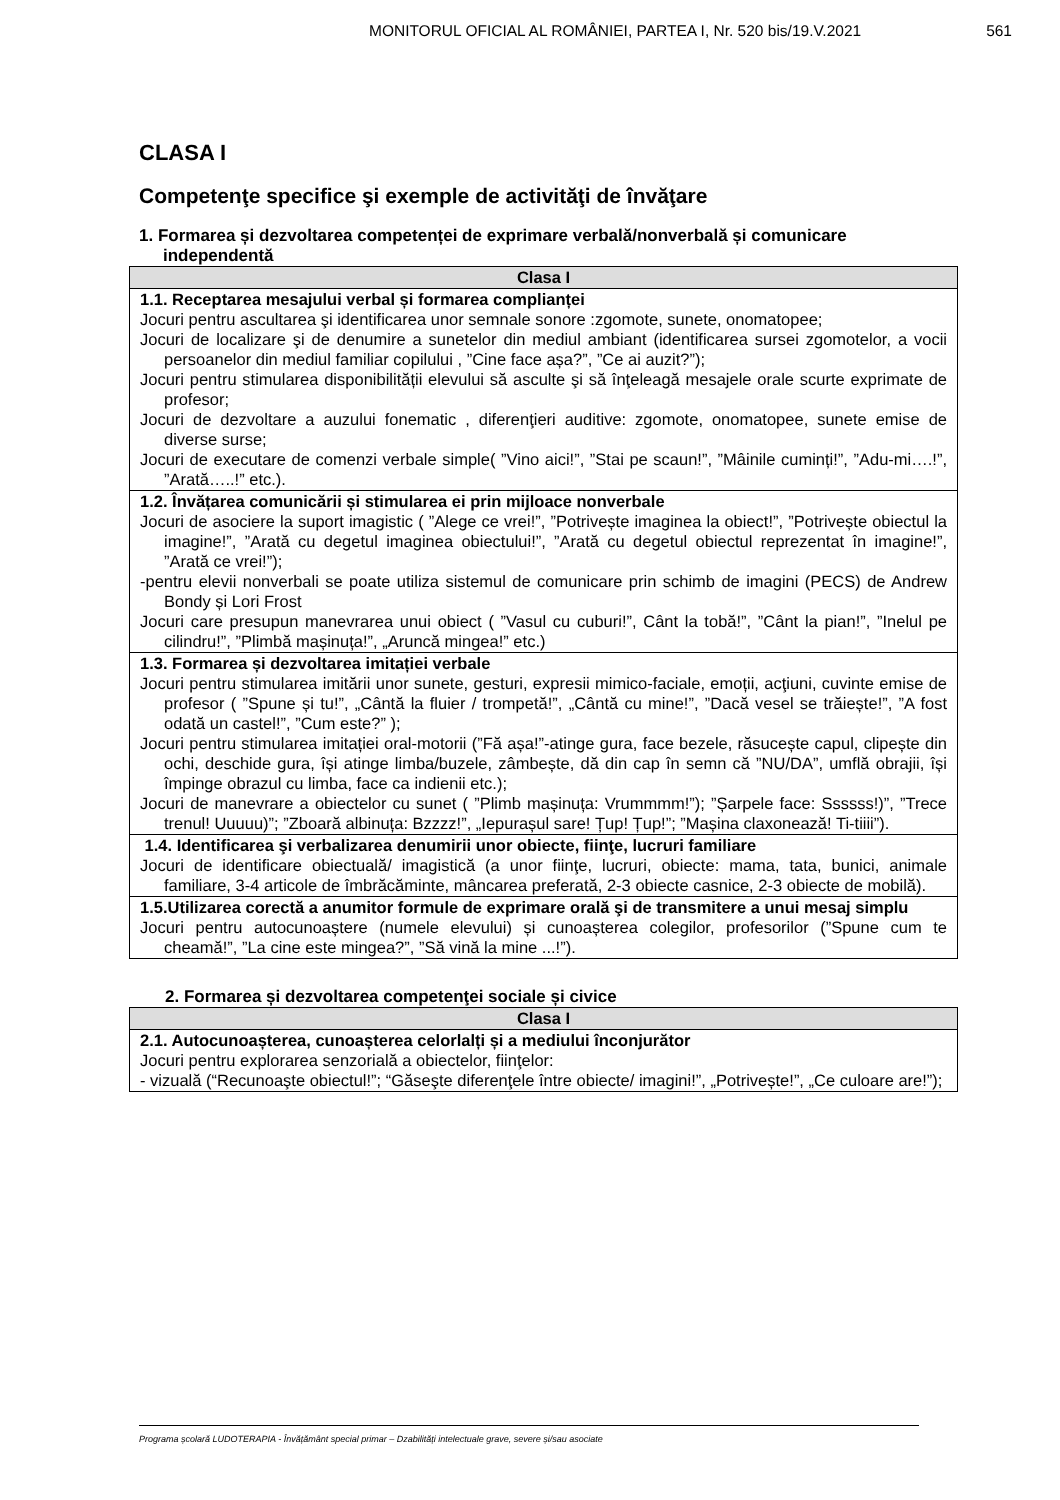MONITORUL OFICIAL AL ROMÂNIEI, PARTEA I, Nr. 520 bis/19.V.2021 561
CLASA I
Competenţe specifice şi exemple de activităţi de învăţare
1. Formarea și dezvoltarea competenței de exprimare verbală/nonverbală și comunicare independentă
| Clasa I |
| --- |
| 1.1. Receptarea mesajului verbal și formarea complianței Jocuri pentru ascultarea şi identificarea unor semnale sonore :zgomote, sunete, onomatopee; Jocuri de localizare şi de denumire a sunetelor din mediul ambiant (identificarea sursei zgomotelor, a vocii persoanelor din mediul familiar copilului , ”Cine face așa?”, ”Ce ai auzit?”); Jocuri pentru stimularea disponibilității elevului să asculte şi să înţeleagă mesajele orale scurte exprimate de profesor; Jocuri de dezvoltare a auzului fonematic , diferenţieri auditive: zgomote, onomatopee, sunete emise de diverse surse; Jocuri de executare de comenzi verbale simple( ”Vino aici!”, ”Stai pe scaun!”, ”Mâinile cuminți!”, ”Adu-mi….!”, ”Arată…..!” etc.). |
| 1.2. Învățarea comunicării și stimularea ei prin mijloace nonverbale Jocuri de asociere la suport imagistic ( ”Alege ce vrei!”, ”Potrivește imaginea la obiect!”, ”Potrivește obiectul la imagine!”, ”Arată cu degetul imaginea obiectului!”, ”Arată cu degetul obiectul reprezentat în imagine!”, ”Arată ce vrei!”); -pentru elevii nonverbali se poate utiliza sistemul de comunicare prin schimb de imagini (PECS) de Andrew Bondy și Lori Frost Jocuri care presupun manevrarea unui obiect ( ”Vasul cu cuburi!”, Cânt la tobă!”, ”Cânt la pian!”, ”Inelul pe cilindru!”, ”Plimbă mașinuța!”, „Aruncă mingea!” etc.) |
| 1.3. Formarea și dezvoltarea imitației verbale Jocuri pentru stimularea imitării unor sunete, gesturi, expresii mimico-faciale, emoții, acţiuni, cuvinte emise de profesor ( ”Spune și tu!”, „Cântă la fluier / trompetă!”, „Cântă cu mine!”, ”Dacă vesel se trăiește!”, ”A fost odată un castel!”, ”Cum este?” ); Jocuri pentru stimularea imitației oral-motorii (”Fă așa!”-atinge gura, face bezele, răsucește capul, clipește din ochi, deschide gura, își atinge limba/buzele, zâmbește, dă din cap în semn că ”NU/DA”, umflă obrajii, își împinge obrazul cu limba, face ca indienii etc.); Jocuri de manevrare a obiectelor cu sunet ( ”Plimb mașinuța: Vrummmm!”); ”Șarpele face: Ssssss!)”, ”Trece trenul! Uuuuu)”; ”Zboară albinuța: Bzzzz!”, „Iepurașul sare! Țup! Țup!”; ”Mașina claxonează! Ti-tiiii”). |
| 1.4. Identificarea şi verbalizarea denumirii unor obiecte, fiinţe, lucruri familiare Jocuri de identificare obiectuală/ imagistică (a unor fiinţe, lucruri, obiecte: mama, tata, bunici, animale familiare, 3-4 articole de îmbrăcăminte, mâncarea preferată, 2-3 obiecte casnice, 2-3 obiecte de mobilă). |
| 1.5.Utilizarea corectă a anumitor formule de exprimare orală şi de transmitere a unui mesaj simplu Jocuri pentru autocunoaștere (numele elevului) și cunoașterea colegilor, profesorilor (”Spune cum te cheamă!”, ”La cine este mingea?”, ”Să vină la mine ...!”). |
2. Formarea și dezvoltarea competenţei sociale și civice
| Clasa I |
| --- |
| 2.1. Autocunoașterea, cunoașterea celorlalți și a mediului înconjurător Jocuri pentru explorarea senzorială a obiectelor, fiinţelor: - vizuală (“Recunoaşte obiectul!”; “Găseşte diferenţele între obiecte/ imagini!”, „Potrivește!”, „Ce culoare are!”); |
Programa școlară LUDOTERAPIA - Învățământ special primar – Dzabilități intelectuale grave, severe și/sau asociate